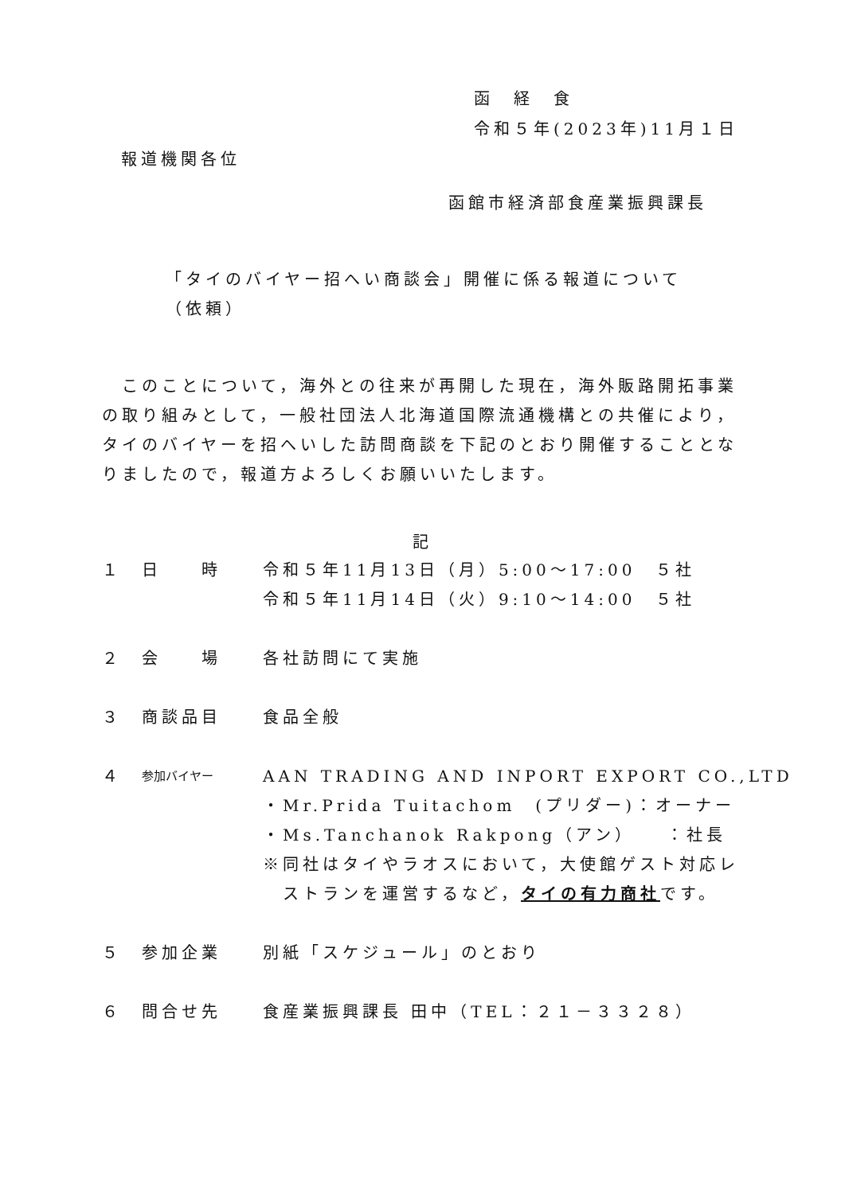函　経　食
令和５年(2023年)11月１日
報道機関各位
函館市経済部食産業振興課長
「タイのバイヤー招へい商談会」開催に係る報道について
（依頼）
このことについて，海外との往来が再開した現在，海外販路開拓事業の取り組みとして，一般社団法人北海道国際流通機構との共催により，タイのバイヤーを招へいした訪問商談を下記のとおり開催することとなりましたので，報道方よろしくお願いいたします。
記
| １ | 日 時 | 令和５年11月13日（月）5:00～17:00 ５社 令和５年11月14日（火）9:10～14:00 ５社 |
| ２ | 会 場 | 各社訪問にて実施 |
| ３ | 商談品目 | 食品全般 |
| ４ | 参加バイヤー | AAN TRADING AND INPORT EXPORT CO.,LTD ・Mr.Prida Tuitachom (プリダー)：オーナー ・Ms.Tanchanok Rakpong（アン） ：社長 ※同社はタイやラオスにおいて，大使館ゲスト対応レ ストランを運営するなど， タイの有力商社 です。 |
| ５ | 参加企業 | 別紙「スケジュール」のとおり |
| ６ | 問合せ先 | 食産業振興課長 田中（TEL：２１－３３２８） |